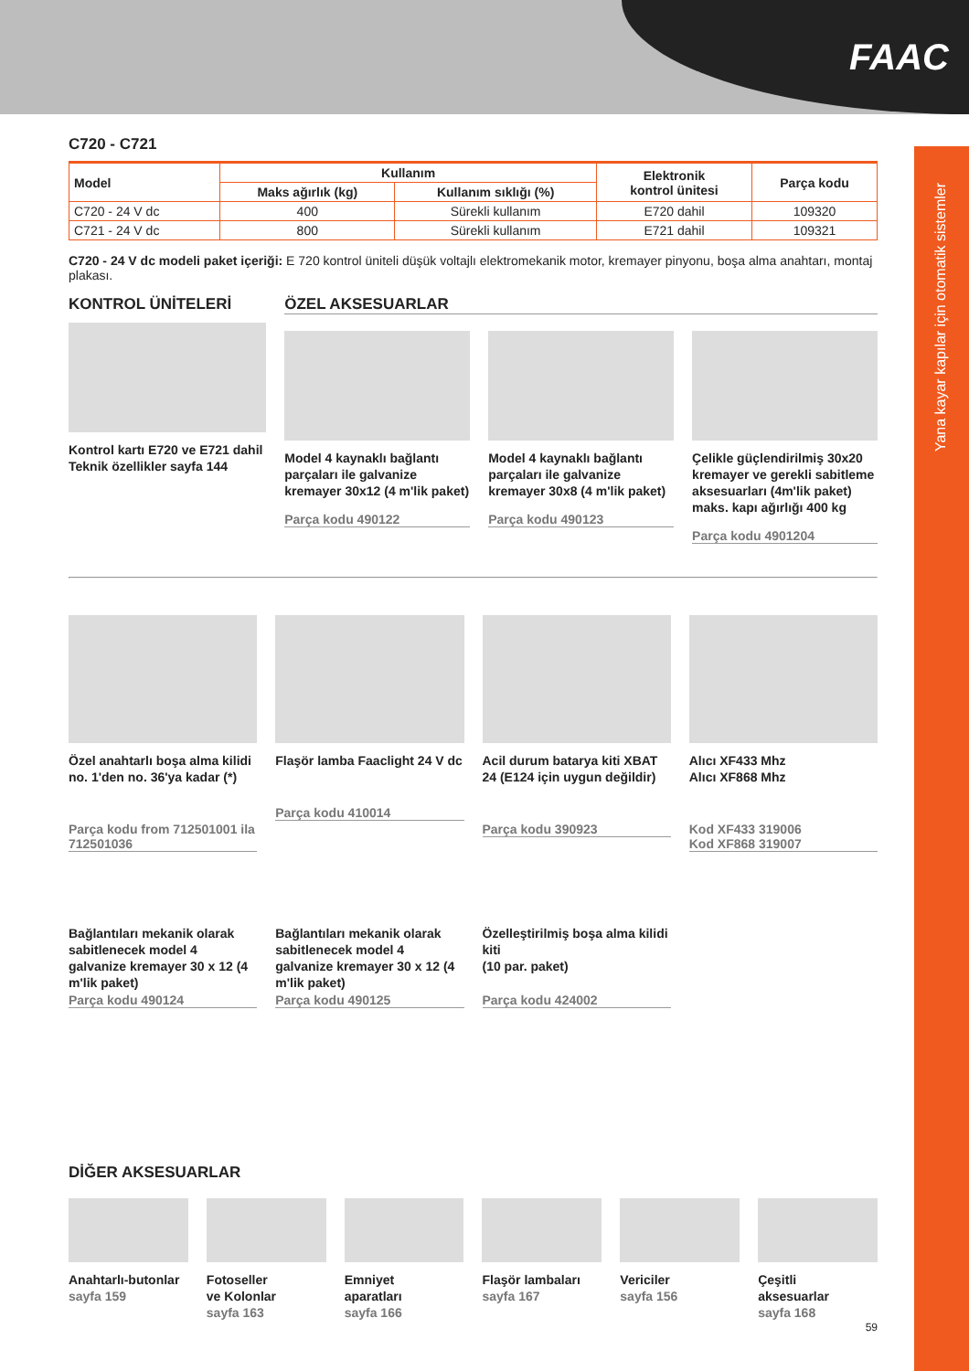FAAC
Yana kayar kapılar için otomatik sistemler
C720 - C721
| Model | Kullanım | | Elektronik kontrol ünitesi | Parça kodu |
| --- | --- | --- | --- | --- |
| | Maks ağırlık (kg) | Kullanım sıklığı (%) | | |
| C720 - 24 V dc | 400 | Sürekli kullanım | E720 dahil | 109320 |
| C721 - 24 V dc | 800 | Sürekli kullanım | E721 dahil | 109321 |
C720 - 24 V dc modeli paket içeriği: E 720 kontrol üniteli düşük voltajlı elektromekanik motor, kremayer pinyonu, boşa alma anahtarı, montaj plakası.
KONTROL ÜNİTELERİ
Kontrol kartı E720 ve E721 dahil
Teknik özellikler sayfa 144
ÖZEL AKSESUARLAR
Model 4 kaynaklı bağlantı parçaları ile galvanize kremayer 30x12 (4 m'lik paket)
Parça kodu 490122
Model 4 kaynaklı bağlantı parçaları ile galvanize kremayer 30x8 (4 m'lik paket)
Parça kodu 490123
Çelikle güçlendirilmiş 30x20 kremayer ve gerekli sabitleme aksesuarları (4m'lik paket) maks. kapı ağırlığı 400 kg
Parça kodu 4901204
Özel anahtarlı boşa alma kilidi no. 1'den no. 36'ya kadar (*)
Parça kodu from 712501001 ila 712501036
Flaşör lamba Faaclight 24 V dc
Parça kodu 410014
Acil durum batarya kiti XBAT 24 (E124 için uygun değildir)
Parça kodu 390923
Alıcı XF433 Mhz
Alıcı XF868 Mhz
Kod XF433 319006
Kod XF868 319007
Bağlantıları mekanik olarak sabitlenecek model 4 galvanize kremayer 30 x 12 (4 m'lik paket)
Parça kodu 490124
Bağlantıları mekanik olarak sabitlenecek model 4 galvanize kremayer 30 x 12 (4 m'lik paket)
Parça kodu 490125
Özelleştirilmiş boşa alma kilidi kiti
(10 par. paket)
Parça kodu 424002
DİĞER AKSESUARLAR
Anahtarlı-butonlar
sayfa 159
Fotoseller
ve Kolonlar
sayfa 163
Emniyet
aparatları
sayfa 166
Flaşör lambaları
sayfa 167
Vericiler
sayfa 156
Çeşitli
aksesuarlar
sayfa 168
59